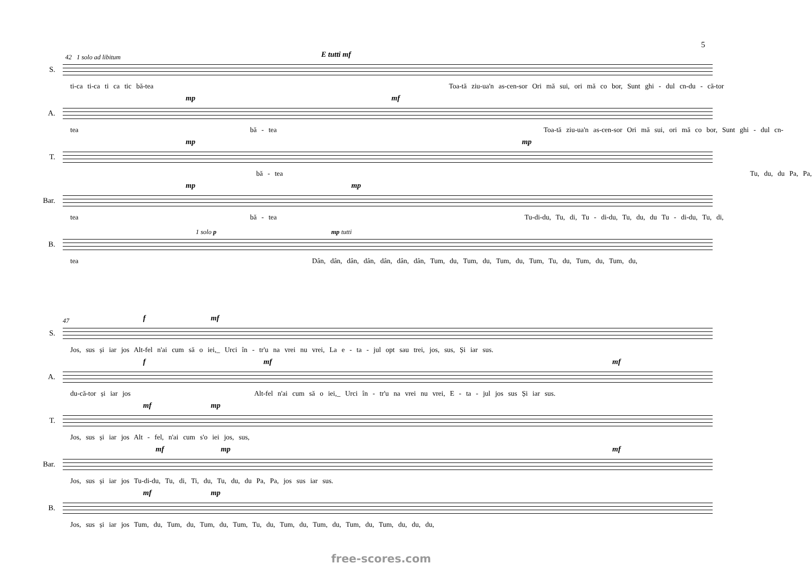5
42 1 solo ad libitum E tutti mf
S.
ti-ca ti-ca ti ca tic bă-tea Toa-tă ziu-ua'n as-cen-sor Ori mă sui, ori mă co bor, Sunt ghi - dul cn-du - că-tor
mp mf
A.
tea bă - tea Toa-tă ziu-ua'n as-cen-sor Ori mă sui, ori mă co bor, Sunt ghi - dul cn-
mp mp
T.
bă - tea Tu, du, du Pa, Pa,
mp mp
Bar.
tea bă - tea Tu-di-du, Tu, di, Tu - di-du, Tu, du, du Tu - di-du, Tu, di,
1 solo p mp tutti
B.
tea Dân, dân, dân, dân, dân, dân, dân, Tum, du, Tum, du, Tum, du, Tum, Tu, du, Tum, du, Tum, du,
47 f mf
S.
Jos, sus și iar jos Alt-fel n'ai cum să o iei,_ Urci în - tr'u na vrei nu vrei, La e - ta - jul opt sau trei, jos, sus, Și iar sus.
f mf mf
A.
du-că-tor și iar jos Alt-fel n'ai cum să o iei,_ Urci în - tr'u na vrei nu vrei, E - ta - jul jos sus Și iar sus.
mf mp
T.
Jos, sus și iar jos Alt - fel, n'ai cum s'o iei jos, sus,
mf mp mf
Bar.
Jos, sus și iar jos Tu-di-du, Tu, di, Ti, du, Tu, du, du Pa, Pa, jos sus iar sus.
mf mp
B.
Jos, sus și iar jos Tum, du, Tum, du, Tum, du, Tum, Tu, du, Tum, du, Tum, du, Tum, du, Tum, du, du, du,
free-scores.com